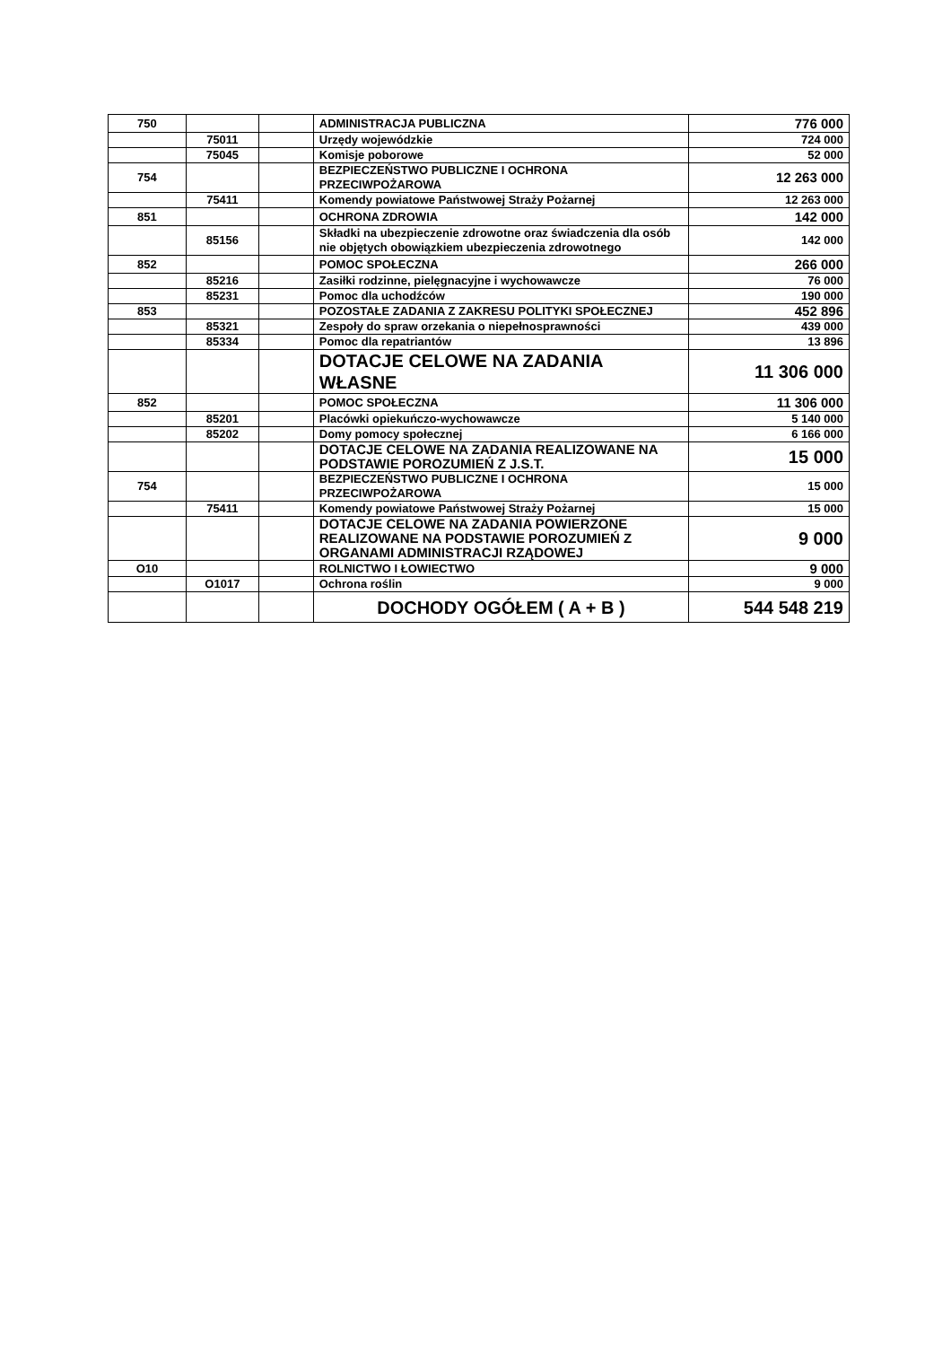| 750 | | | ADMINISTRACJA PUBLICZNA | 776 000 |
| | 75011 | | Urzędy wojewódzkie | 724 000 |
| | 75045 | | Komisje poborowe | 52 000 |
| 754 | | | BEZPIECZEŃSTWO PUBLICZNE I OCHRONA PRZECIWPOŻAROWA | 12 263 000 |
| | 75411 | | Komendy powiatowe Państwowej Straży Pożarnej | 12 263 000 |
| 851 | | | OCHRONA ZDROWIA | 142 000 |
| | 85156 | | Składki na ubezpieczenie zdrowotne oraz świadczenia dla osób nie objętych obowiązkiem ubezpieczenia zdrowotnego | 142 000 |
| 852 | | | POMOC SPOŁECZNA | 266 000 |
| | 85216 | | Zasiłki rodzinne, pielęgnacyjne i wychowawcze | 76 000 |
| | 85231 | | Pomoc dla uchodźców | 190 000 |
| 853 | | | POZOSTAŁE ZADANIA Z ZAKRESU POLITYKI SPOŁECZNEJ | 452 896 |
| | 85321 | | Zespoły do spraw orzekania o niepełnosprawności | 439 000 |
| | 85334 | | Pomoc dla repatriantów | 13 896 |
| | | | DOTACJE CELOWE NA ZADANIA WŁASNE | 11 306 000 |
| 852 | | | POMOC SPOŁECZNA | 11 306 000 |
| | 85201 | | Placówki opiekuńczo-wychowawcze | 5 140 000 |
| | 85202 | | Domy pomocy społecznej | 6 166 000 |
| | | | DOTACJE CELOWE NA ZADANIA REALIZOWANE NA PODSTAWIE POROZUMIEŃ Z J.S.T. | 15 000 |
| 754 | | | BEZPIECZEŃSTWO PUBLICZNE I OCHRONA PRZECIWPOŻAROWA | 15 000 |
| | 75411 | | Komendy powiatowe Państwowej Straży Pożarnej | 15 000 |
| | | | DOTACJE CELOWE NA ZADANIA POWIERZONE REALIZOWANE NA PODSTAWIE POROZUMIEŃ Z ORGANAMI ADMINISTRACJI RZĄDOWEJ | 9 000 |
| O10 | | | ROLNICTWO I ŁOWIECTWO | 9 000 |
| | O1017 | | Ochrona roślin | 9 000 |
| | | | DOCHODY OGÓŁEM ( A + B ) | 544 548 219 |